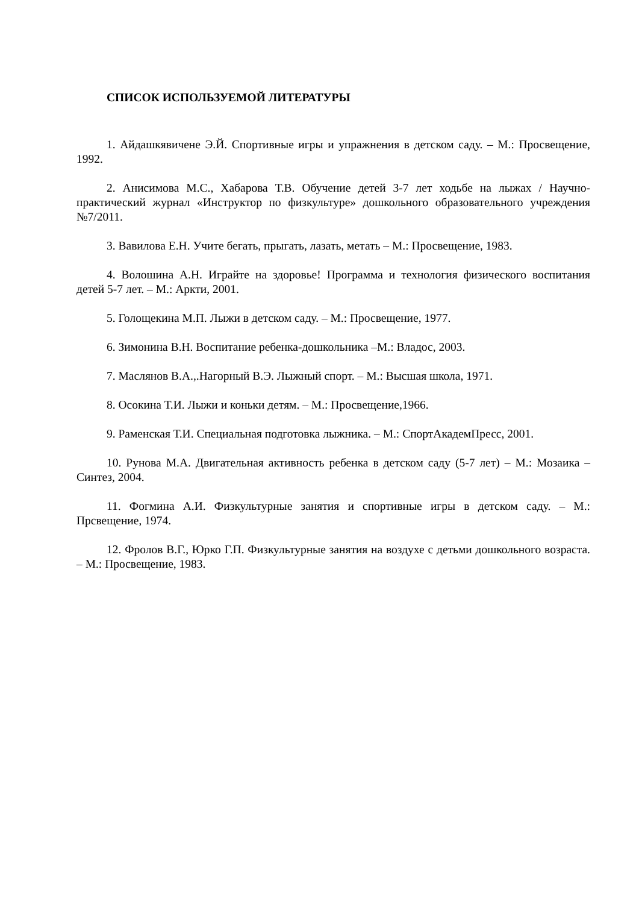СПИСОК ИСПОЛЬЗУЕМОЙ ЛИТЕРАТУРЫ
1. Айдашкявичене Э.Й. Спортивные игры и упражнения в детском саду. – М.: Просвещение, 1992.
2. Анисимова М.С., Хабарова Т.В. Обучение детей 3-7 лет ходьбе на лыжах / Научно-практический журнал «Инструктор по физкультуре» дошкольного образовательного учреждения №7/2011.
3. Вавилова Е.Н. Учите бегать, прыгать, лазать, метать – М.: Просвещение, 1983.
4. Волошина А.Н. Играйте на здоровье! Программа и технология физического воспитания детей 5-7 лет. – М.: Аркти, 2001.
5. Голощекина М.П. Лыжи в детском саду. – М.: Просвещение, 1977.
6. Зимонина В.Н. Воспитание ребенка-дошкольника –М.: Владос, 2003.
7. Маслянов В.А.,.Нагорный В.Э. Лыжный спорт. – М.: Высшая школа, 1971.
8. Осокина Т.И. Лыжи и коньки детям. – М.: Просвещение,1966.
9. Раменская Т.И. Специальная подготовка лыжника. – М.: СпортАкадемПресс, 2001.
10. Рунова М.А. Двигательная активность ребенка в детском саду (5-7 лет) – М.: Мозаика – Синтез, 2004.
11. Фогмина А.И. Физкультурные занятия и спортивные игры в детском саду. – М.: Прсвещение, 1974.
12. Фролов В.Г., Юрко Г.П. Физкультурные занятия на воздухе с детьми дошкольного возраста. – М.: Просвещение, 1983.